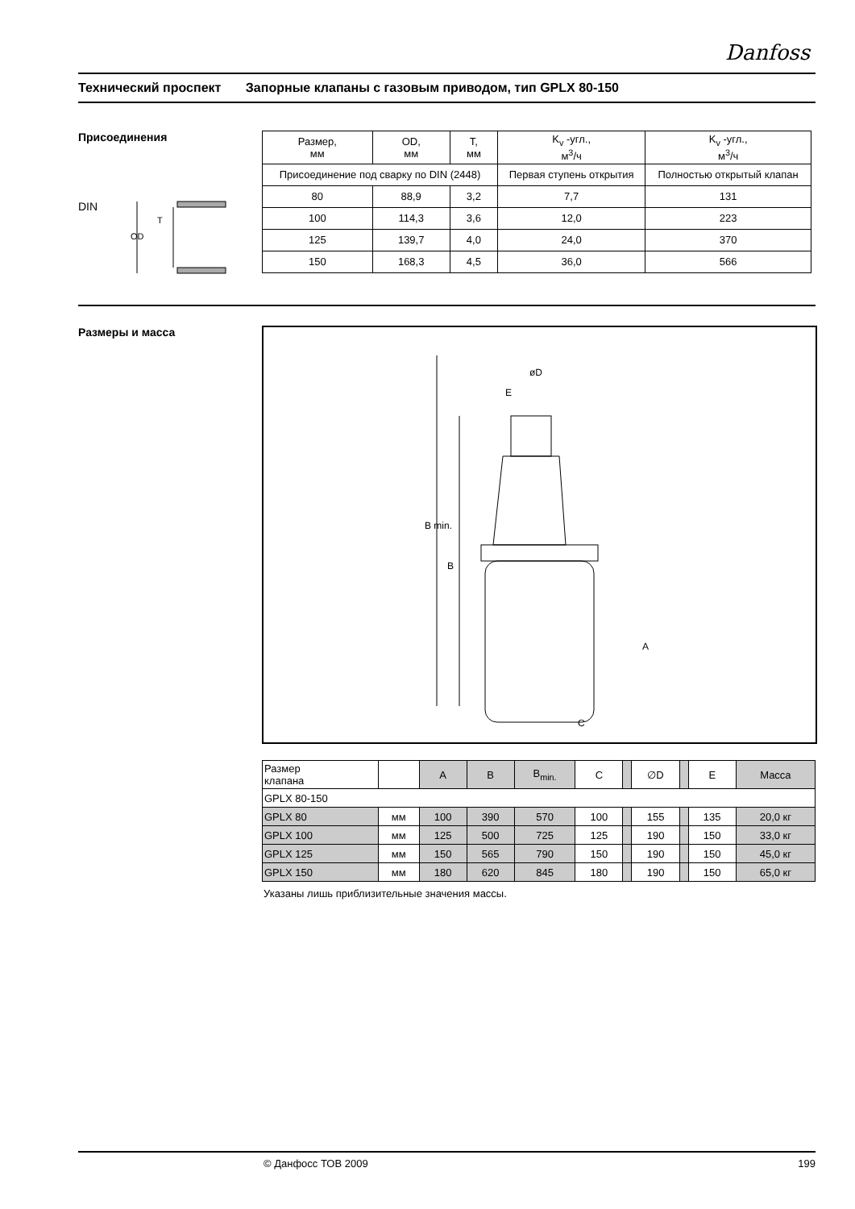Danfoss
Технический проспект Запорные клапаны с газовым приводом, тип GPLX 80-150
Присоединения
DIN
OD
T
| Размер, мм | OD, мм | T, мм | K<sub>v</sub> -угл., м<sup>3</sup>/ч | K<sub>v</sub> -угл., м<sup>3</sup>/ч |
| --- | --- | --- | --- | --- |
| Присоединение под сварку по DIN (2448) | | | Первая ступень открытия | Полностью открытый клапан |
| 80 | 88,9 | 3,2 | 7,7 | 131 |
| 100 | 114,3 | 3,6 | 12,0 | 223 |
| 125 | 139,7 | 4,0 | 24,0 | 370 |
| 150 | 168,3 | 4,5 | 36,0 | 566 |
Размеры и масса
øD
E
C
A
B min.
B
| Размер клапана | | A | B | B<sub>min.</sub> | C | | ∅D | | E | Масса |
| --- | --- | --- | --- | --- | --- | --- | --- | --- | --- | --- |
| GPLX 80-150 | | | | | | | | | | |
| GPLX 80 | мм | 100 | 390 | 570 | 100 | | 155 | | 135 | 20,0 кг |
| GPLX 100 | мм | 125 | 500 | 725 | 125 | | 190 | | 150 | 33,0 кг |
| GPLX 125 | мм | 150 | 565 | 790 | 150 | | 190 | | 150 | 45,0 кг |
| GPLX 150 | мм | 180 | 620 | 845 | 180 | | 190 | | 150 | 65,0 кг |
Указаны лишь приблизительные значения массы.
© Данфосс ТОВ 2009 199